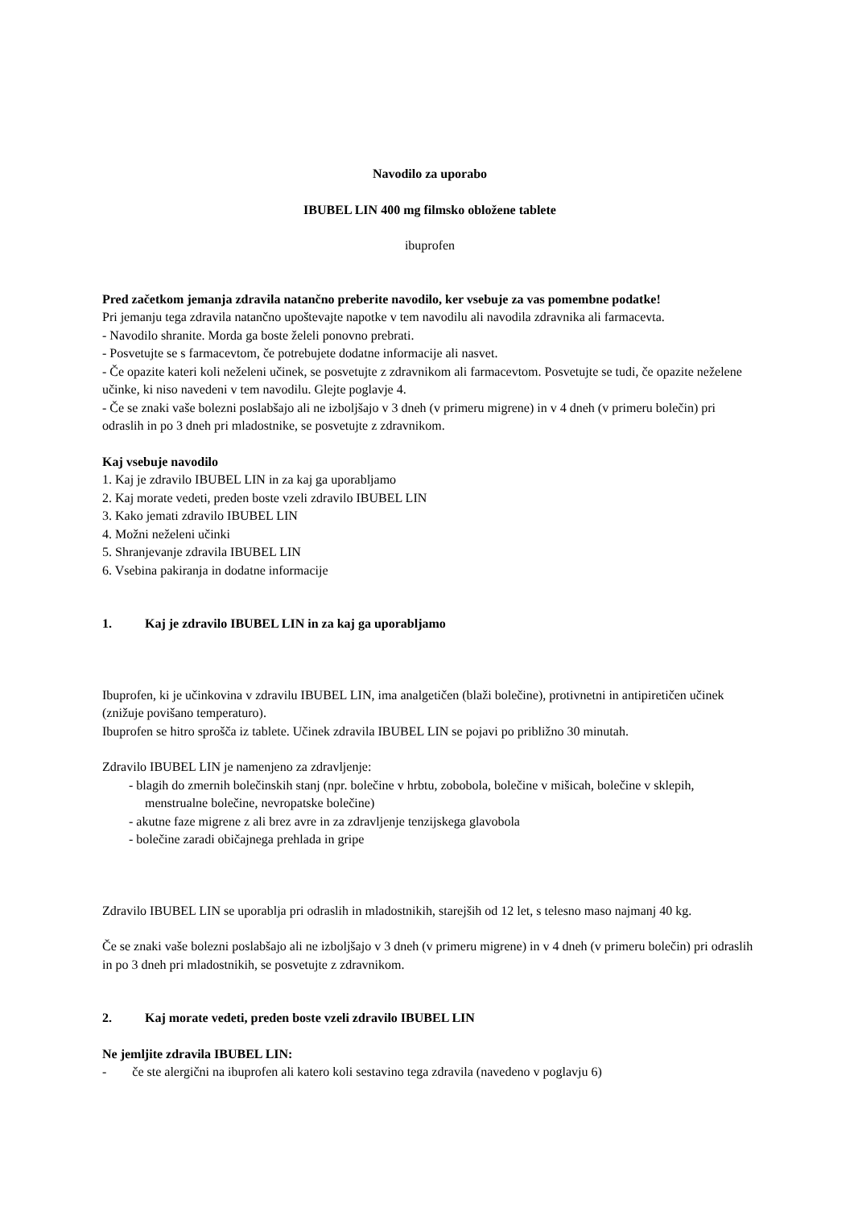Navodilo za uporabo
IBUBEL LIN 400 mg filmsko obložene tablete
ibuprofen
Pred začetkom jemanja zdravila natančno preberite navodilo, ker vsebuje za vas pomembne podatke!
Pri jemanju tega zdravila natančno upoštevajte napotke v tem navodilu ali navodila zdravnika ali farmacevta.
- Navodilo shranite. Morda ga boste želeli ponovno prebrati.
- Posvetujte se s farmacevtom, če potrebujete dodatne informacije ali nasvet.
- Če opazite kateri koli neželeni učinek, se posvetujte z zdravnikom ali farmacevtom. Posvetujte se tudi, če opazite neželene učinke, ki niso navedeni v tem navodilu. Glejte poglavje 4.
- Če se znaki vaše bolezni poslabšajo ali ne izboljšajo v 3 dneh (v primeru migrene) in v 4 dneh (v primeru bolečin) pri odraslih in po 3 dneh pri mladostnike, se posvetujte z zdravnikom.
Kaj vsebuje navodilo
1. Kaj je zdravilo IBUBEL LIN in za kaj ga uporabljamo
2. Kaj morate vedeti, preden boste vzeli zdravilo IBUBEL LIN
3. Kako jemati zdravilo IBUBEL LIN
4. Možni neželeni učinki
5. Shranjevanje zdravila IBUBEL LIN
6. Vsebina pakiranja in dodatne informacije
1. Kaj je zdravilo IBUBEL LIN in za kaj ga uporabljamo
Ibuprofen, ki je učinkovina v zdravilu IBUBEL LIN, ima analgetičen (blaži bolečine), protivnetni in antipiretičen učinek (znižuje povišano temperaturo).
Ibuprofen se hitro sprošča iz tablete. Učinek zdravila IBUBEL LIN se pojavi po približno 30 minutah.
Zdravilo IBUBEL LIN je namenjeno za zdravljenje:
- blagih do zmernih bolečinskih stanj (npr. bolečine v hrbtu, zobobola, bolečine v mišicah, bolečine v sklepih, menstrualne bolečine, nevropatske bolečine)
- akutne faze migrene z ali brez avre in za zdravljenje tenzijskega glavobola
- bolečine zaradi običajnega prehlada in gripe
Zdravilo IBUBEL LIN se uporablja pri odraslih in mladostnikih, starejših od 12 let, s telesno maso najmanj 40 kg.
Če se znaki vaše bolezni poslabšajo ali ne izboljšajo v 3 dneh (v primeru migrene) in v 4 dneh (v primeru bolečin) pri odraslih in po 3 dneh pri mladostnikih, se posvetujte z zdravnikom.
2. Kaj morate vedeti, preden boste vzeli zdravilo IBUBEL LIN
Ne jemljite zdravila IBUBEL LIN:
- če ste alergični na ibuprofen ali katero koli sestavino tega zdravila (navedeno v poglavju 6)